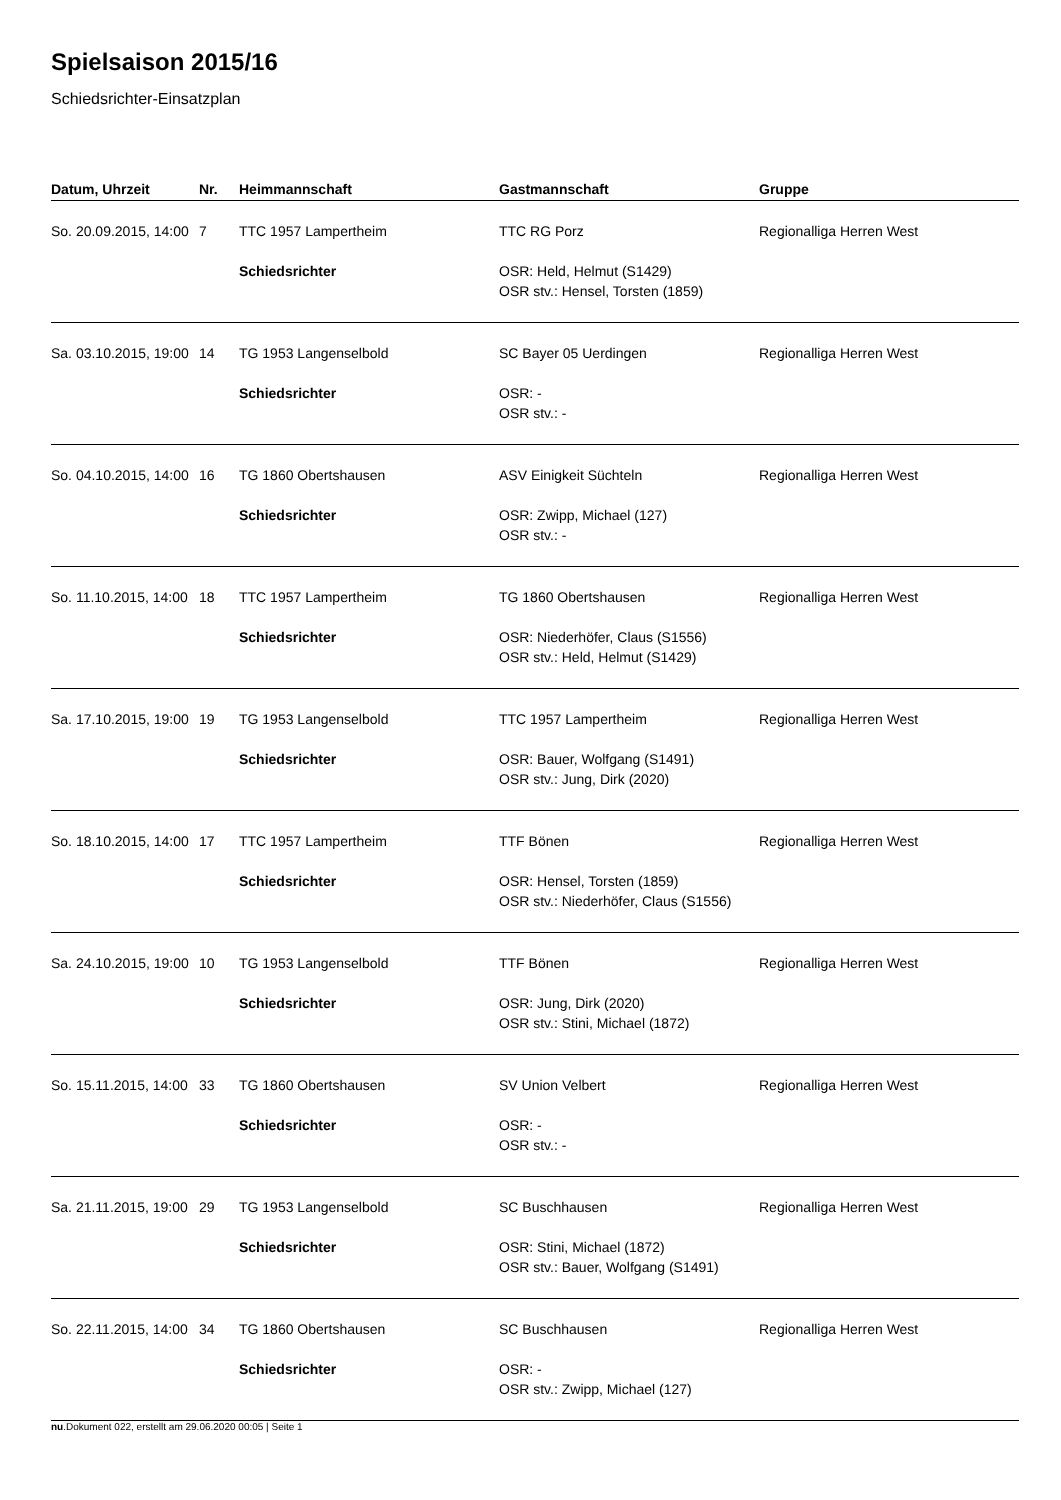Spielsaison 2015/16
Schiedsrichter-Einsatzplan
| Datum, Uhrzeit | Nr. | Heimmannschaft | Gastmannschaft | Gruppe |
| --- | --- | --- | --- | --- |
| So. 20.09.2015, 14:00 | 7 | TTC 1957 Lampertheim | TTC RG Porz | Regionalliga Herren West |
| | | Schiedsrichter | OSR: Held, Helmut (S1429) OSR stv.: Hensel, Torsten (1859) | |
| Sa. 03.10.2015, 19:00 | 14 | TG 1953 Langenselbold | SC Bayer 05 Uerdingen | Regionalliga Herren West |
| | | Schiedsrichter | OSR: - OSR stv.: - | |
| So. 04.10.2015, 14:00 | 16 | TG 1860 Obertshausen | ASV Einigkeit Süchteln | Regionalliga Herren West |
| | | Schiedsrichter | OSR: Zwipp, Michael (127) OSR stv.: - | |
| So. 11.10.2015, 14:00 | 18 | TTC 1957 Lampertheim | TG 1860 Obertshausen | Regionalliga Herren West |
| | | Schiedsrichter | OSR: Niederhöfer, Claus (S1556) OSR stv.: Held, Helmut (S1429) | |
| Sa. 17.10.2015, 19:00 | 19 | TG 1953 Langenselbold | TTC 1957 Lampertheim | Regionalliga Herren West |
| | | Schiedsrichter | OSR: Bauer, Wolfgang (S1491) OSR stv.: Jung, Dirk (2020) | |
| So. 18.10.2015, 14:00 | 17 | TTC 1957 Lampertheim | TTF Bönen | Regionalliga Herren West |
| | | Schiedsrichter | OSR: Hensel, Torsten (1859) OSR stv.: Niederhöfer, Claus (S1556) | |
| Sa. 24.10.2015, 19:00 | 10 | TG 1953 Langenselbold | TTF Bönen | Regionalliga Herren West |
| | | Schiedsrichter | OSR: Jung, Dirk (2020) OSR stv.: Stini, Michael (1872) | |
| So. 15.11.2015, 14:00 | 33 | TG 1860 Obertshausen | SV Union Velbert | Regionalliga Herren West |
| | | Schiedsrichter | OSR: - OSR stv.: - | |
| Sa. 21.11.2015, 19:00 | 29 | TG 1953 Langenselbold | SC Buschhausen | Regionalliga Herren West |
| | | Schiedsrichter | OSR: Stini, Michael (1872) OSR stv.: Bauer, Wolfgang (S1491) | |
| So. 22.11.2015, 14:00 | 34 | TG 1860 Obertshausen | SC Buschhausen | Regionalliga Herren West |
| | | Schiedsrichter | OSR: - OSR stv.: Zwipp, Michael (127) | |
nu.Dokument 022, erstellt am 29.06.2020 00:05 | Seite 1